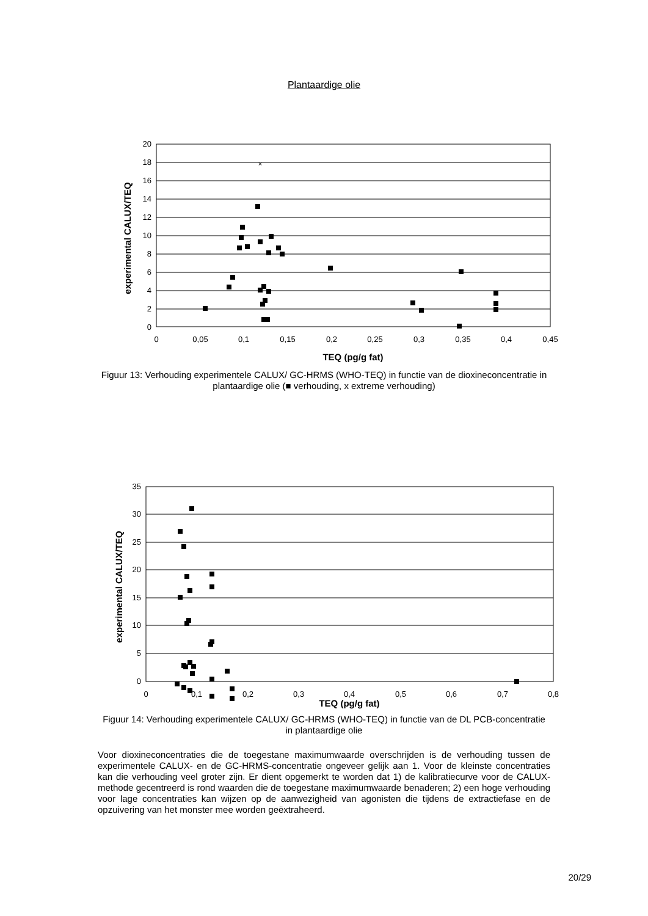Plantaardige olie
20
18
16
14
12
10
8
6
4
2
0
0
0,05
0,1
0,15
0,2
0,25
0,3
0,35
0,4
0,45
TEQ (pg/g fat)
experimental CALUX/TEQ
×
Figuur 13: Verhouding experimentele CALUX/ GC-HRMS (WHO-TEQ) in functie van de dioxineconcentratie in plantaardige olie (■ verhouding, x extreme verhouding)
35
30
25
20
15
10
5
0
0
0,1
0,2
0,3
0,4
0,5
0,6
0,7
0,8
TEQ (pg/g fat)
experimental CALUX/TEQ
Figuur 14: Verhouding experimentele CALUX/ GC-HRMS (WHO-TEQ) in functie van de DL PCB-concentratie in plantaardige olie
Voor dioxineconcentraties die de toegestane maximumwaarde overschrijden is de verhouding tussen de experimentele CALUX- en de GC-HRMS-concentratie ongeveer gelijk aan 1. Voor de kleinste concentraties kan die verhouding veel groter zijn. Er dient opgemerkt te worden dat 1) de kalibratiecurve voor de CALUX-methode gecentreerd is rond waarden die de toegestane maximumwaarde benaderen; 2) een hoge verhouding voor lage concentraties kan wijzen op de aanwezigheid van agonisten die tijdens de extractiefase en de opzuivering van het monster mee worden geëxtraheerd.
20/29